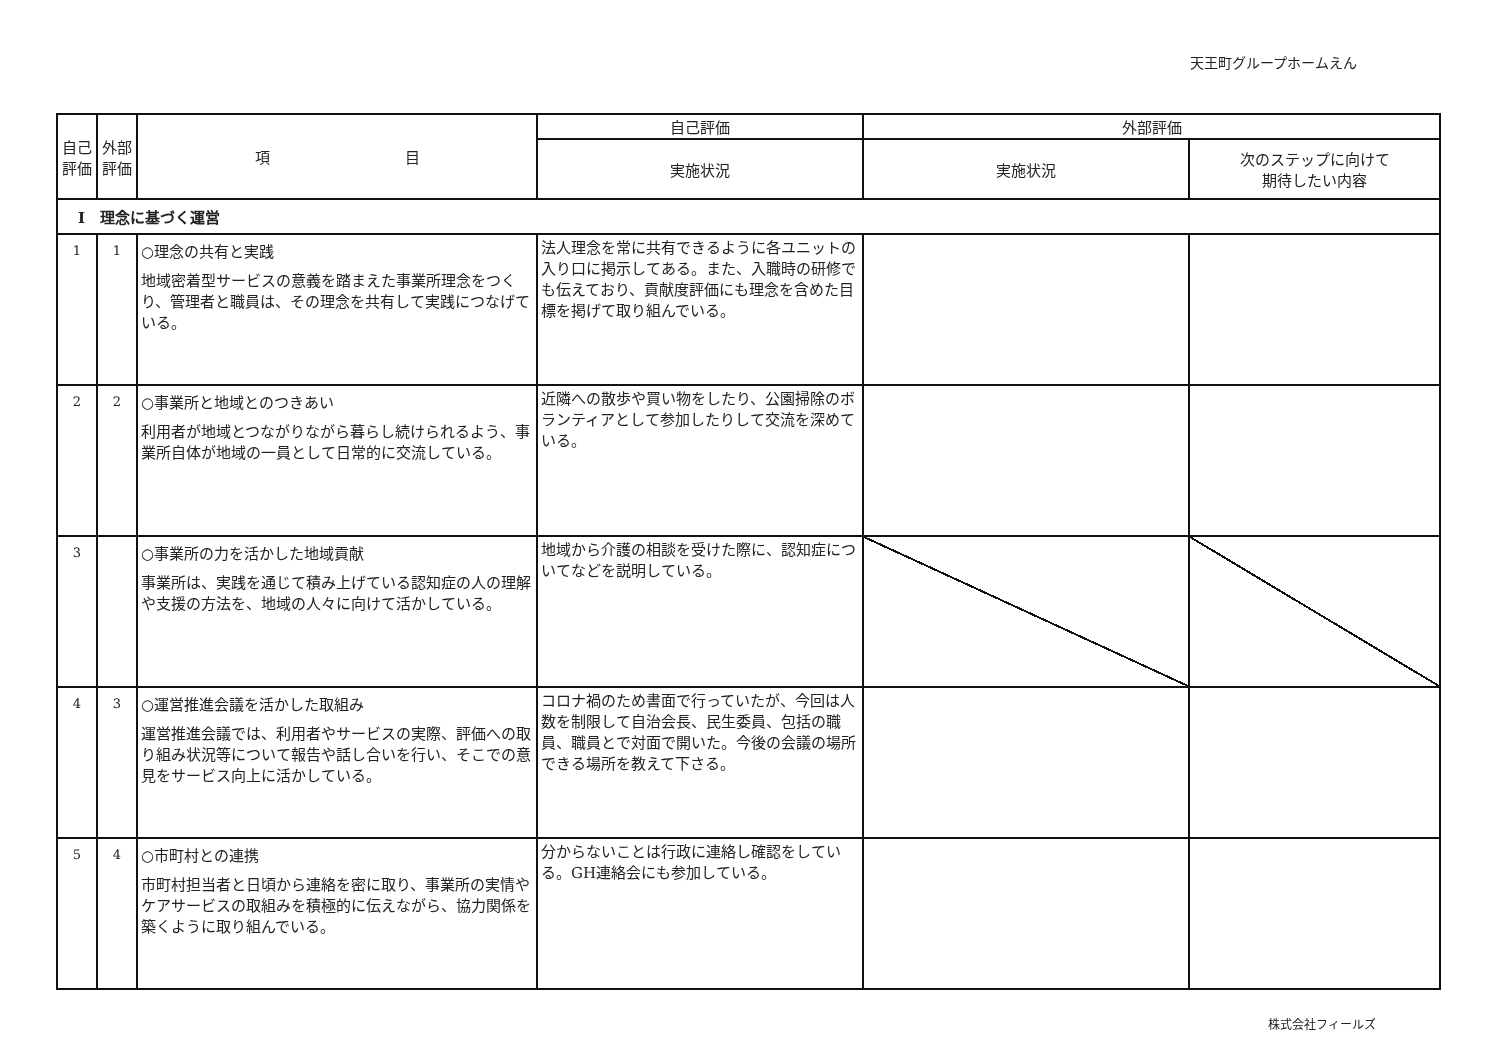天王町グループホームえん
| 自己評価 | 外部評価 | 項 目 | 自己評価 | 外部評価 | |
| --- | --- | --- | --- | --- | --- |
| | | | 実施状況 | 実施状況 | 次のステップに向けて 期待したい内容 |
| Ⅰ 理念に基づく運営 | | | | | |
| 1 | 1 | ○理念の共有と実践 地域密着型サービスの意義を踏まえた事業所理念をつくり、管理者と職員は、その理念を共有して実践につなげている。 | 法人理念を常に共有できるように各ユニットの入り口に掲示してある。また、入職時の研修でも伝えており、貢献度評価にも理念を含めた目標を掲げて取り組んでいる。 | | |
| 2 | 2 | ○事業所と地域とのつきあい 利用者が地域とつながりながら暮らし続けられるよう、事業所自体が地域の一員として日常的に交流している。 | 近隣への散歩や買い物をしたり、公園掃除のボランティアとして参加したりして交流を深めている。 | | |
| 3 | | ○事業所の力を活かした地域貢献 事業所は、実践を通じて積み上げている認知症の人の理解や支援の方法を、地域の人々に向けて活かしている。 | 地域から介護の相談を受けた際に、認知症についてなどを説明している。 | | |
| 4 | 3 | ○運営推進会議を活かした取組み 運営推進会議では、利用者やサービスの実際、評価への取り組み状況等について報告や話し合いを行い、そこでの意見をサービス向上に活かしている。 | コロナ禍のため書面で行っていたが、今回は人数を制限して自治会長、民生委員、包括の職員、職員とで対面で開いた。今後の会議の場所できる場所を教えて下さる。 | | |
| 5 | 4 | ○市町村との連携 市町村担当者と日頃から連絡を密に取り、事業所の実情やケアサービスの取組みを積極的に伝えながら、協力関係を築くように取り組んでいる。 | 分からないことは行政に連絡し確認をしている。GH連絡会にも参加している。 | | |
株式会社フィールズ